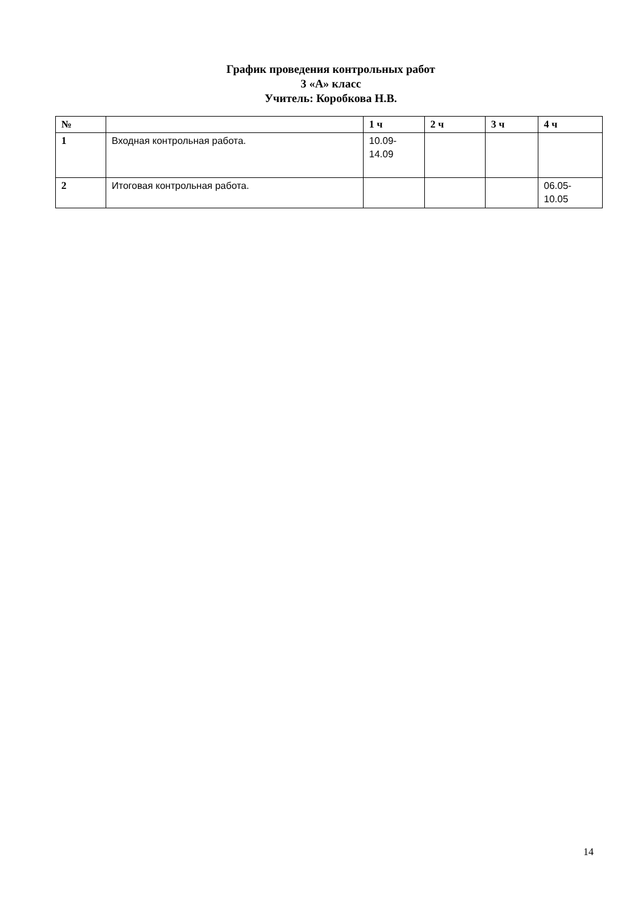График проведения контрольных работ
3 «А» класс
Учитель: Коробкова Н.В.
| № | | 1 ч | 2 ч | 3 ч | 4 ч |
| --- | --- | --- | --- | --- | --- |
| 1 | Входная контрольная работа. | 10.09- 14.09 | | | |
| 2 | Итоговая контрольная работа. | | | | 06.05- 10.05 |
14